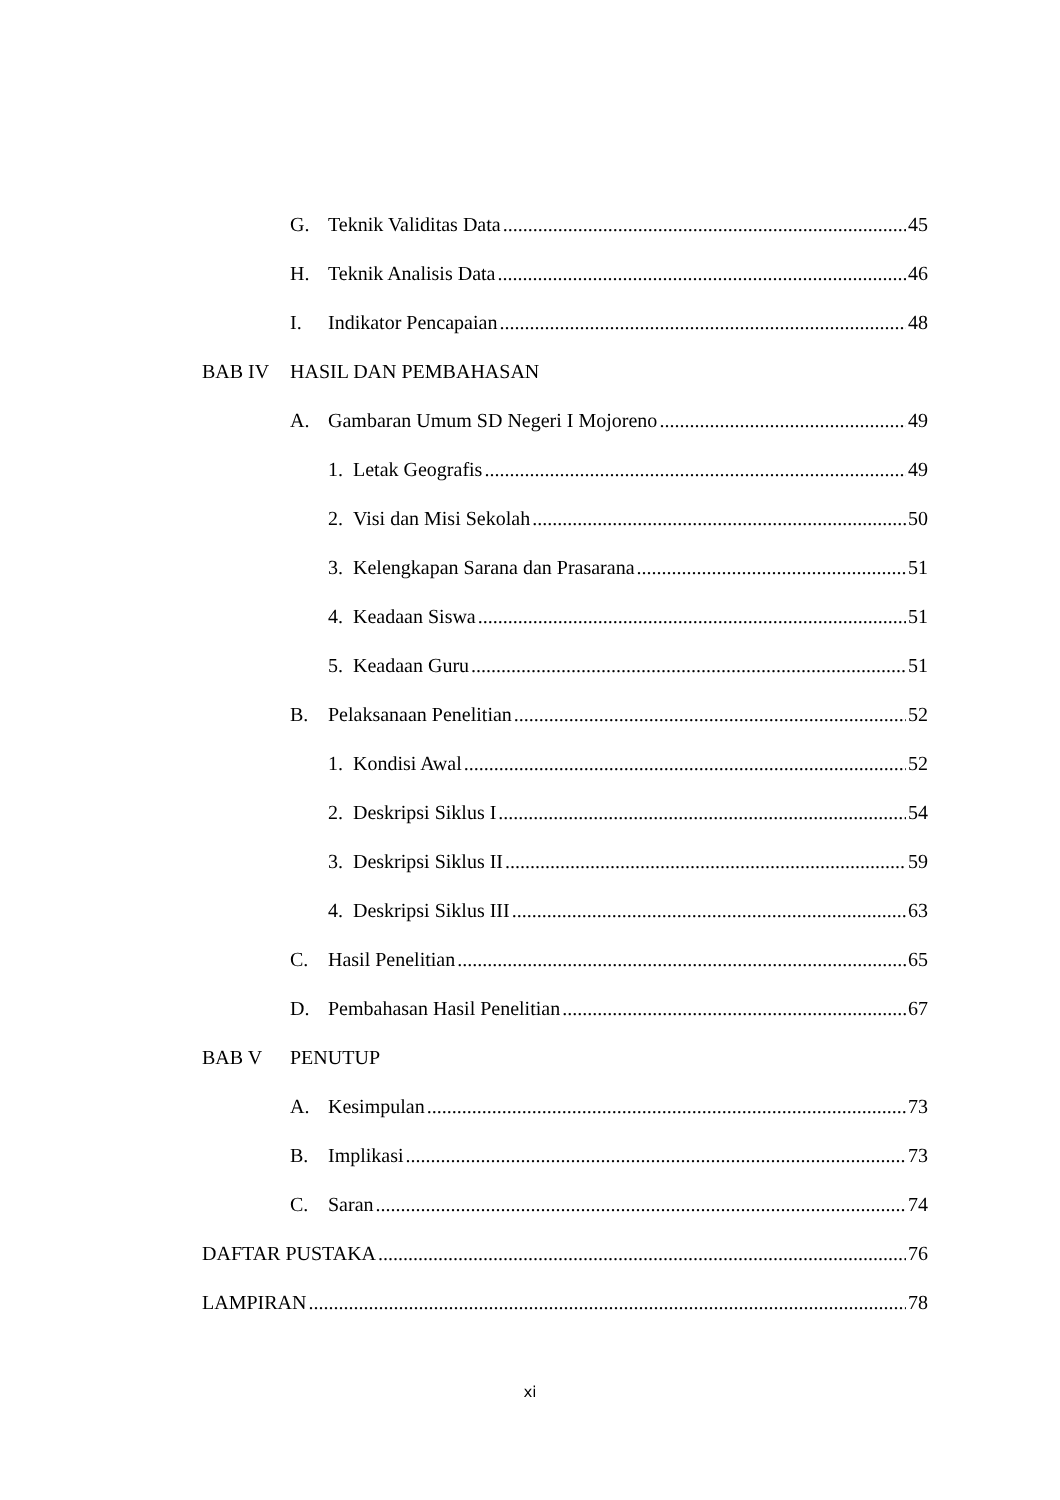G. Teknik Validitas Data 45
H. Teknik Analisis Data 46
I. Indikator Pencapaian 48
BAB IV HASIL DAN PEMBAHASAN
A. Gambaran Umum SD Negeri I Mojoreno 49
1. Letak Geografis 49
2. Visi dan Misi Sekolah 50
3. Kelengkapan Sarana dan Prasarana 51
4. Keadaan Siswa 51
5. Keadaan Guru 51
B. Pelaksanaan Penelitian 52
1. Kondisi Awal 52
2. Deskripsi Siklus I 54
3. Deskripsi Siklus II 59
4. Deskripsi Siklus III 63
C. Hasil Penelitian 65
D. Pembahasan Hasil Penelitian 67
BAB V PENUTUP
A. Kesimpulan 73
B. Implikasi 73
C. Saran 74
DAFTAR PUSTAKA 76
LAMPIRAN 78
xi